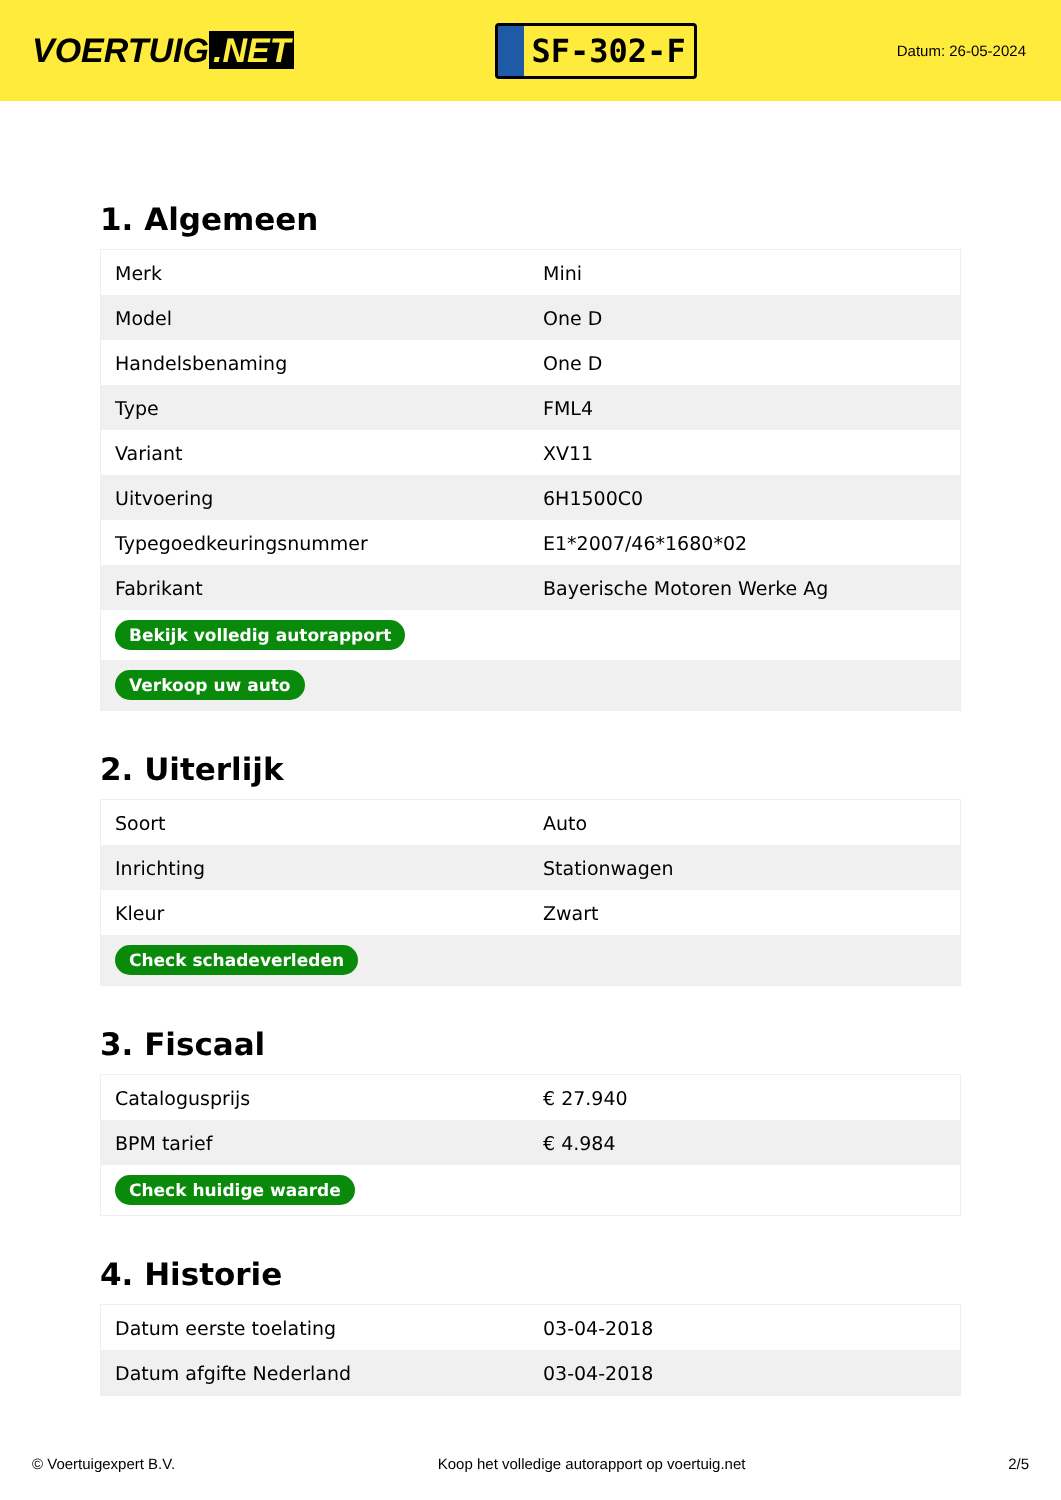VOERTUIG.NET
SF-302-F
Datum: 26-05-2024
1. Algemeen
| Merk | Mini |
| Model | One D |
| Handelsbenaming | One D |
| Type | FML4 |
| Variant | XV11 |
| Uitvoering | 6H1500C0 |
| Typegoedkeuringsnummer | E1*2007/46*1680*02 |
| Fabrikant | Bayerische Motoren Werke Ag |
| Bekijk volledig autorapport | |
| Verkoop uw auto | |
2. Uiterlijk
| Soort | Auto |
| Inrichting | Stationwagen |
| Kleur | Zwart |
| Check schadeverleden | |
3. Fiscaal
| Catalogusprijs | € 27.940 |
| BPM tarief | € 4.984 |
| Check huidige waarde | |
4. Historie
| Datum eerste toelating | 03-04-2018 |
| Datum afgifte Nederland | 03-04-2018 |
© Voertuigexpert B.V. Koop het volledige autorapport op voertuig.net 2/5